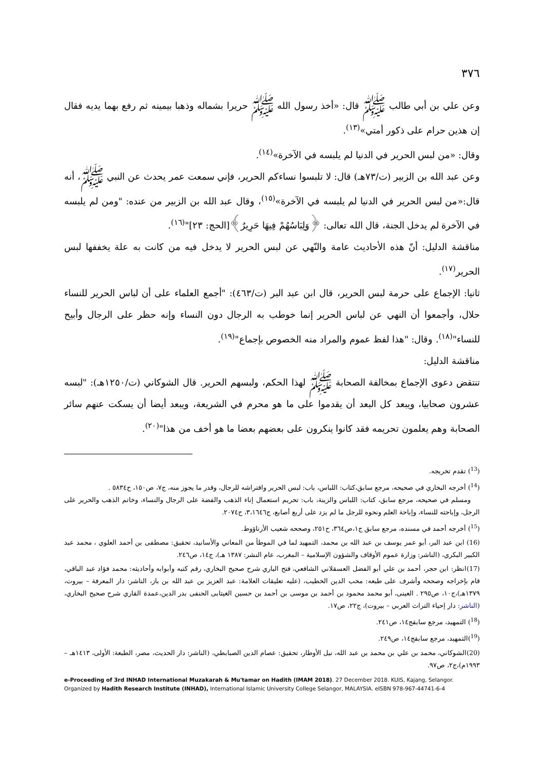٣٧٦
وعن علي بن أبي طالب ﷺ قال: «أخذ رسول الله ﷺ حريرا بشماله وذهبا بيمينه ثم رفع بهما يديه فقال إن هذين حرام على ذكور أمتي»<sup>(١٣)</sup>.
وقال: «من لبس الحرير في الدنيا لم يلبسه في الآخرة»<sup>(١٤)</sup>.
وعن عبد الله بن الزبير (ت/٧٣هـ) قال: لا تلبسوا نساءكم الحرير، فإني سمعت عمر يحدث عن النبي ﷺ، أنه قال:«من لبس الحرير في الدنيا لم يلبسه في الآخرة»<sup>(١٥)</sup>، وقال عبد الله بن الزبير من عنده: "ومن لم يلبسه في الآخرة لم يدخل الجنة، قال الله تعالى: ﴿وَلِبَاسُهُمْ فِيهَا حَرِيرٌ﴾[الحج: ٢٣]"<sup>(١٦)</sup>.
مناقشة الدليل: أنّ هذه الأحاديث عامة والنّهي عن لبس الحرير لا يدخل فيه من كانت به علة يخففها لبس الحرير<sup>(١٧)</sup>.
ثانيا: الإجماع على حرمة لبس الحرير، قال ابن عبد البر (ت/٤٦٣): "أجمع العلماء على أن لباس الحرير للنساء حلال، وأجمعوا أن النهي عن لباس الحرير إنما خوطب به الرجال دون النساء وإنه حظر على الرجال وأبيح للنساء"<sup>(١٨)</sup>. وقال: "هذا لفظ عموم والمراد منه الخصوص بإجماع"<sup>(١٩)</sup>.
مناقشة الدليل:
تنتقض دعوى الإجماع بمخالفة الصحابة ﷺ لهذا الحكم، ولبسهم الحرير. قال الشوكاني (ت/١٢٥٠هـ): "لبسه عشرون صحابيا، ويبعد كل البعد أن يقدموا على ما هو محرم في الشريعة، ويبعد أيضا أن يسكت عنهم سائر الصحابة وهم يعلمون تحريمه فقد كانوا ينكرون على بعضهم بعضا ما هو أخف من هذا"<sup>(٢٠)</sup>.
(<sup>13</sup>) تقدم تخريجه.
(<sup>14</sup>) أخرجه البخاري في صحيحه، مرجع سابق،كتاب: اللباس، باب: لبس الحرير وافتراشه للرجال، وقدر ما يجوز منه، ج٧، ص١٥٠، ح٥٨٣٤ .
ومسلم في صحيحه، مرجع سابق، كتاب: اللباس والزينة، باب: تحريم استعمال إناء الذهب والفضة على الرجال والنساء، وخاتم الذهب والحرير على الرجل، وإباحته للنساء، وإباحة العلم ونحوه للرجل ما لم يزد على أربع أصابع، ج٣،١٦٤٦، ح٢٠٧٤.
(<sup>15</sup>) أخرجه أحمد في مسنده، مرجع سابق ج١،ص٣٦٤، ح٢٥١، وصححه شعيب الأرناؤوط.
(16) ابن عبد البر، أبو عمر يوسف بن عبد الله بن محمد، التمهيد لما في الموطأ من المعاني والأسانيد، تحقيق: مصطفى بن أحمد العلوي ، محمد عبد الكبير البكري، (الناشر: وزارة عموم الأوقاف والشؤون الإسلامية – المغرب، عام النشر: ١٣٨٧ هـ)، ج١٤، ص٢٤٦.
(17)انظر: ابن حجر، أحمد بن علي أبو الفضل العسقلاني الشافعي، فتح الباري شرح صحيح البخاري، رقم كتبه وأبوابه وأحاديثه: محمد فؤاد عبد الباقي، قام بإخراجه وصححه وأشرف على طبعه: محب الدين الخطيب، (عليه تعليقات العلامة: عبد العزيز بن عبد الله بن باز، الناشر: دار المعرفة – بيروت، ١٣٧٩هـ)،ج١٠، ص٢٩٥ . العينى، أبو محمد محمود بن أحمد بن موسى بن أحمد بن حسين الغيتابى الحنفى بدر الدين،عمدة القاري شرح صحيح البخاري، (الناشر: دار إحياء التراث العربي – بيروت)، ج٢٢، ص١٧.
(<sup>18</sup>) التمهيد، مرجع سابقج١٤، ص٢٤١.
(<sup>19</sup>)التمهيد، مرجع سابقج١٤، ص٢٤٩.
(20)الشوكاني، محمد بن علي بن محمد بن عبد الله، نيل الأوطار، تحقيق: عصام الدين الصبابطي، (الناشر: دار الحديث، مصر، الطبعة: الأولى، ١٤١٣هـ – ١٩٩٣م)،ج٢، ص٩٧.
e-Proceeding of 3rd INHAD International Muzakarah & Mu'tamar on Hadith (IMAM 2018). 27 December 2018. KUIS, Kajang, Selangor. Organized by Hadith Research Institute (INHAD), International Islamic University College Selangor, MALAYSIA. eISBN 978-967-44741-6-4